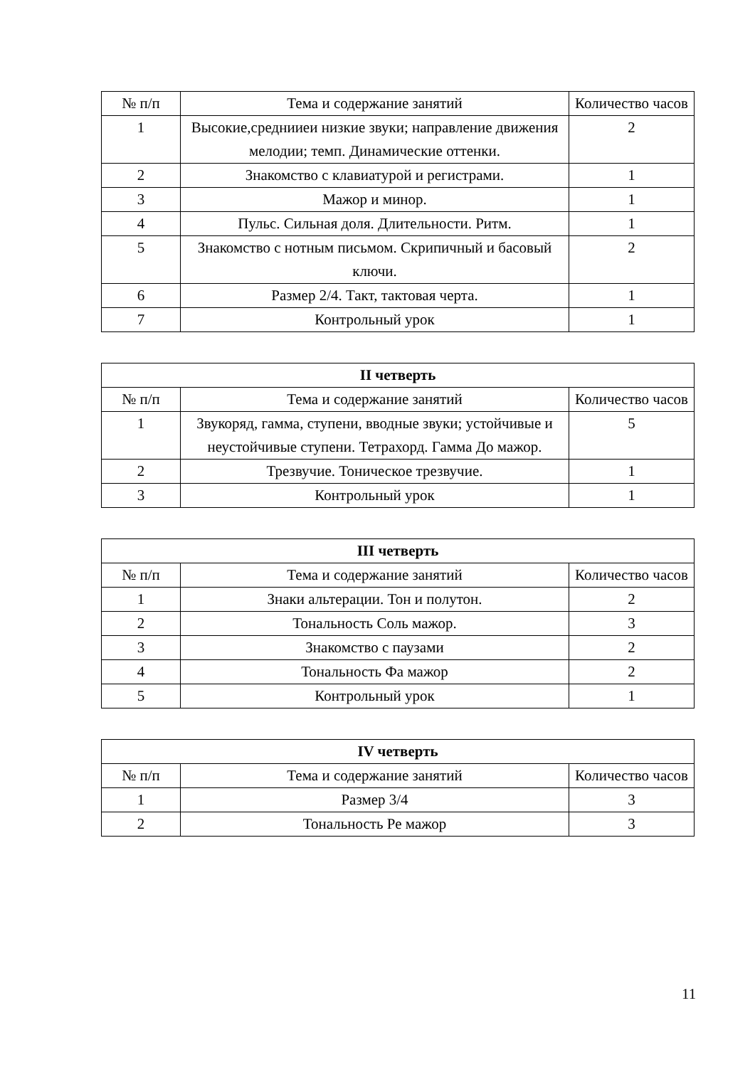| № п/п | Тема и содержание занятий | Количество часов |
| --- | --- | --- |
| 1 | Высокие,среднииеи низкие звуки; направление движения мелодии; темп. Динамические оттенки. | 2 |
| 2 | Знакомство с клавиатурой и регистрами. | 1 |
| 3 | Мажор и минор. | 1 |
| 4 | Пульс. Сильная доля. Длительности. Ритм. | 1 |
| 5 | Знакомство с нотным письмом. Скрипичный и басовый ключи. | 2 |
| 6 | Размер 2/4. Такт, тактовая черта. | 1 |
| 7 | Контрольный урок | 1 |
| II четверть | | |
| --- | --- | --- |
| № п/п | Тема и содержание занятий | Количество часов |
| 1 | Звукоряд, гамма, ступени, вводные звуки; устойчивые и неустойчивые ступени. Тетрахорд. Гамма До мажор. | 5 |
| 2 | Трезвучие. Тоническое трезвучие. | 1 |
| 3 | Контрольный урок | 1 |
| III четверть | | |
| --- | --- | --- |
| № п/п | Тема и содержание занятий | Количество часов |
| 1 | Знаки альтерации. Тон и полутон. | 2 |
| 2 | Тональность Соль мажор. | 3 |
| 3 | Знакомство с паузами | 2 |
| 4 | Тональность Фа мажор | 2 |
| 5 | Контрольный урок | 1 |
| IV четверть | | |
| --- | --- | --- |
| № п/п | Тема и содержание занятий | Количество часов |
| 1 | Размер 3/4 | 3 |
| 2 | Тональность Ре мажор | 3 |
11